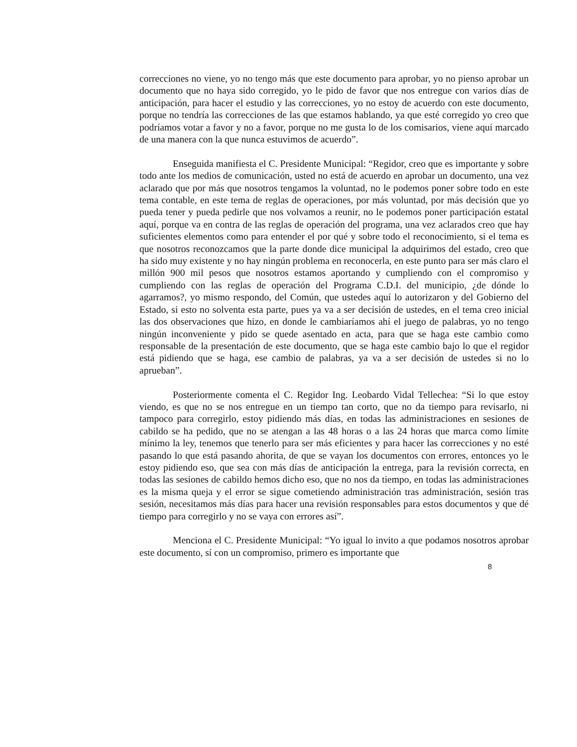correcciones no viene, yo no tengo más que este documento para aprobar, yo no pienso aprobar un documento que no haya sido corregido, yo le pido de favor que nos entregue con varios días de anticipación, para hacer el estudio y las correcciones, yo no estoy de acuerdo con este documento, porque no tendría las correcciones de las que estamos hablando, ya que esté corregido yo creo que podríamos votar a favor y no a favor, porque no me gusta lo de los comisarios, viene aquí marcado de una manera con la que nunca estuvimos de acuerdo”.
Enseguida manifiesta el C. Presidente Municipal: “Regidor, creo que es importante y sobre todo ante los medios de comunicación, usted no está de acuerdo en aprobar un documento, una vez aclarado que por más que nosotros tengamos la voluntad, no le podemos poner sobre todo en este tema contable, en este tema de reglas de operaciones, por más voluntad, por más decisión que yo pueda tener y pueda pedirle que nos volvamos a reunir, no le podemos poner participación estatal aquí, porque va en contra de las reglas de operación del programa, una vez aclarados creo que hay suficientes elementos como para entender el por qué y sobre todo el reconocimiento, si el tema es que nosotros reconozcamos que la parte donde dice municipal la adquirimos del estado, creo que ha sido muy existente y no hay ningún problema en reconocerla, en este punto para ser más claro el millón 900 mil pesos que nosotros estamos aportando y cumpliendo con el compromiso y cumpliendo con las reglas de operación del Programa C.D.I. del municipio, ¿de dónde lo agarramos?, yo mismo respondo, del Común, que ustedes aquí lo autorizaron y del Gobierno del Estado, si esto no solventa esta parte, pues ya va a ser decisión de ustedes, en el tema creo inicial las dos observaciones que hizo, en donde le cambiaríamos ahí el juego de palabras, yo no tengo ningún inconveniente y pido se quede asentado en acta, para que se haga este cambio como responsable de la presentación de este documento, que se haga este cambio bajo lo que el regidor está pidiendo que se haga, ese cambio de palabras, ya va a ser decisión de ustedes si no lo aprueban”.
Posteriormente comenta el C. Regidor Ing. Leobardo Vidal Tellechea: “Si lo que estoy viendo, es que no se nos entregue en un tiempo tan corto, que no da tiempo para revisarlo, ni tampoco para corregirlo, estoy pidiendo más días, en todas las administraciones en sesiones de cabildo se ha pedido, que no se atengan a las 48 horas o a las 24 horas que marca como límite mínimo la ley, tenemos que tenerlo para ser más eficientes y para hacer las correcciones y no esté pasando lo que está pasando ahorita, de que se vayan los documentos con errores, entonces yo le estoy pidiendo eso, que sea con más días de anticipación la entrega, para la revisión correcta, en todas las sesiones de cabildo hemos dicho eso, que no nos da tiempo, en todas las administraciones es la misma queja y el error se sigue cometiendo administración tras administración, sesión tras sesión, necesitamos más días para hacer una revisión responsables para estos documentos y que dé tiempo para corregirlo y no se vaya con errores así”.
Menciona el C. Presidente Municipal: “Yo igual lo invito a que podamos nosotros aprobar este documento, sí con un compromiso, primero es importante que
8